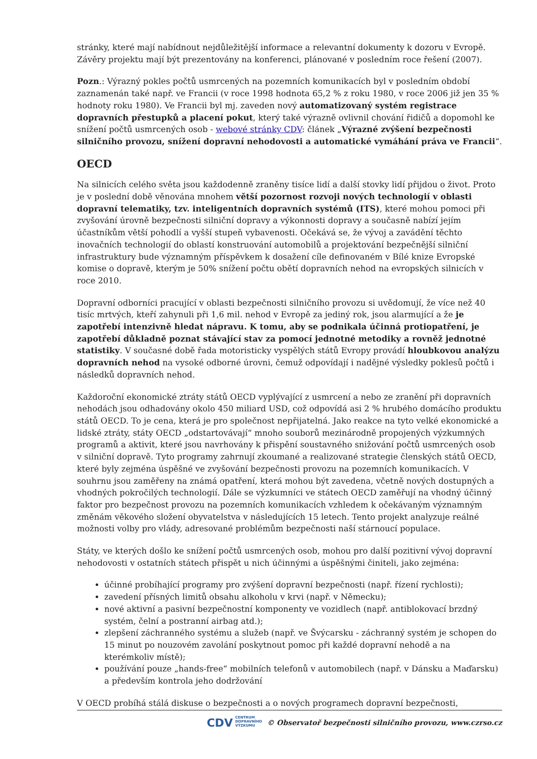stránky, které mají nabídnout nejdůležitější informace a relevantní dokumenty k dozoru v Evropě. Závěry projektu mají být prezentovány na konferenci, plánované v posledním roce řešení (2007).
Pozn.: Výrazný pokles počtů usmrcených na pozemních komunikacích byl v posledním období zaznamenán také např. ve Francii (v roce 1998 hodnota 65,2 % z roku 1980, v roce 2006 již jen 35 % hodnoty roku 1980). Ve Francii byl mj. zaveden nový automatizovaný systém registrace dopravních přestupků a placení pokut, který také výrazně ovlivnil chování řidičů a dopomohl ke snížení počtů usmrcených osob - webové stránky CDV: článek „Výrazné zvýšení bezpečnosti silničního provozu, snížení dopravní nehodovosti a automatické vymáhání práva ve Francii“.
OECD
Na silnicích celého světa jsou každodenně zraněny tisíce lidí a další stovky lidí přijdou o život. Proto je v poslední době věnována mnohem větší pozornost rozvoji nových technologií v oblasti dopravní telematiky, tzv. inteligentních dopravních systémů (ITS), které mohou pomoci při zvyšování úrovně bezpečnosti silniční dopravy a výkonnosti dopravy a současně nabízí jejím účastníkům větší pohodlí a vyšší stupeň vybavenosti. Očekává se, že vývoj a zavádění těchto inovačních technologií do oblastí konstruování automobilů a projektování bezpečnější silniční infrastruktury bude významným příspěvkem k dosažení cíle definovaném v Bílé knize Evropské komise o dopravě, kterým je 50% snížení počtu obětí dopravních nehod na evropských silnicích v roce 2010.
Dopravní odborníci pracující v oblasti bezpečnosti silničního provozu si uvědomují, že více než 40 tisíc mrtvých, kteří zahynuli při 1,6 mil. nehod v Evropě za jediný rok, jsou alarmující a že je zapotřebí intenzivně hledat nápravu. K tomu, aby se podnikala účinná protiopatření, je zapotřebí důkladně poznat stávající stav za pomocí jednotné metodiky a rovněž jednotné statistiky. V současné době řada motoristicky vyspělých států Evropy provádí hloubkovou analýzu dopravních nehod na vysoké odborné úrovni, čemuž odpovídají i nadějné výsledky poklesů počtů i následků dopravních nehod.
Každoroční ekonomické ztráty států OECD vyplývající z usmrcení a nebo ze zranění při dopravních nehodách jsou odhadovány okolo 450 miliard USD, což odpovídá asi 2 % hrubého domácího produktu států OECD. To je cena, která je pro společnost nepřijatelná. Jako reakce na tyto velké ekonomické a lidské ztráty, státy OECD „odstartovávají“ mnoho souborů mezinárodně propojených výzkumných programů a aktivit, které jsou navrhovány k přispění soustavného snižování počtů usmrcených osob v silniční dopravě. Tyto programy zahrnují zkoumané a realizované strategie členských států OECD, které byly zejména úspěšné ve zvyšování bezpečnosti provozu na pozemních komunikacích. V souhrnu jsou zaměřeny na známá opatření, která mohou být zavedena, včetně nových dostupných a vhodných pokročilých technologií. Dále se výzkumníci ve státech OECD zaměřují na vhodný účinný faktor pro bezpečnost provozu na pozemních komunikacích vzhledem k očekávaným významným změnám věkového složení obyvatelstva v následujících 15 letech. Tento projekt analyzuje reálné možnosti volby pro vlády, adresované problémům bezpečnosti naší stárnoucí populace.
Státy, ve kterých došlo ke snížení počtů usmrcených osob, mohou pro další pozitivní vývoj dopravní nehodovosti v ostatních státech přispět u nich účinnými a úspěšnými činiteli, jako zejména:
účinné probíhající programy pro zvýšení dopravní bezpečnosti (např. řízení rychlosti);
zavedení přísných limitů obsahu alkoholu v krvi (např. v Německu);
nové aktivní a pasivní bezpečnostní komponenty ve vozidlech (např. antiblokovací brzdný systém, čelní a postranní airbag atd.);
zlepšení záchranného systému a služeb (např. ve Švýcarsku - záchranný systém je schopen do 15 minut po nouzovém zavolání poskytnout pomoc při každé dopravní nehodě a na kterémkoliv místě);
používání pouze „hands-free“ mobilních telefonů v automobilech (např. v Dánsku a Maďarsku) a především kontrola jeho dodržování
V OECD probíhá stálá diskuse o bezpečnosti a o nových programech dopravní bezpečnosti,
CDV CENTRUM
DOPRAVNÍHO
VÝZKUMU © Observatoř bezpečnosti silničního provozu, www.czrso.cz